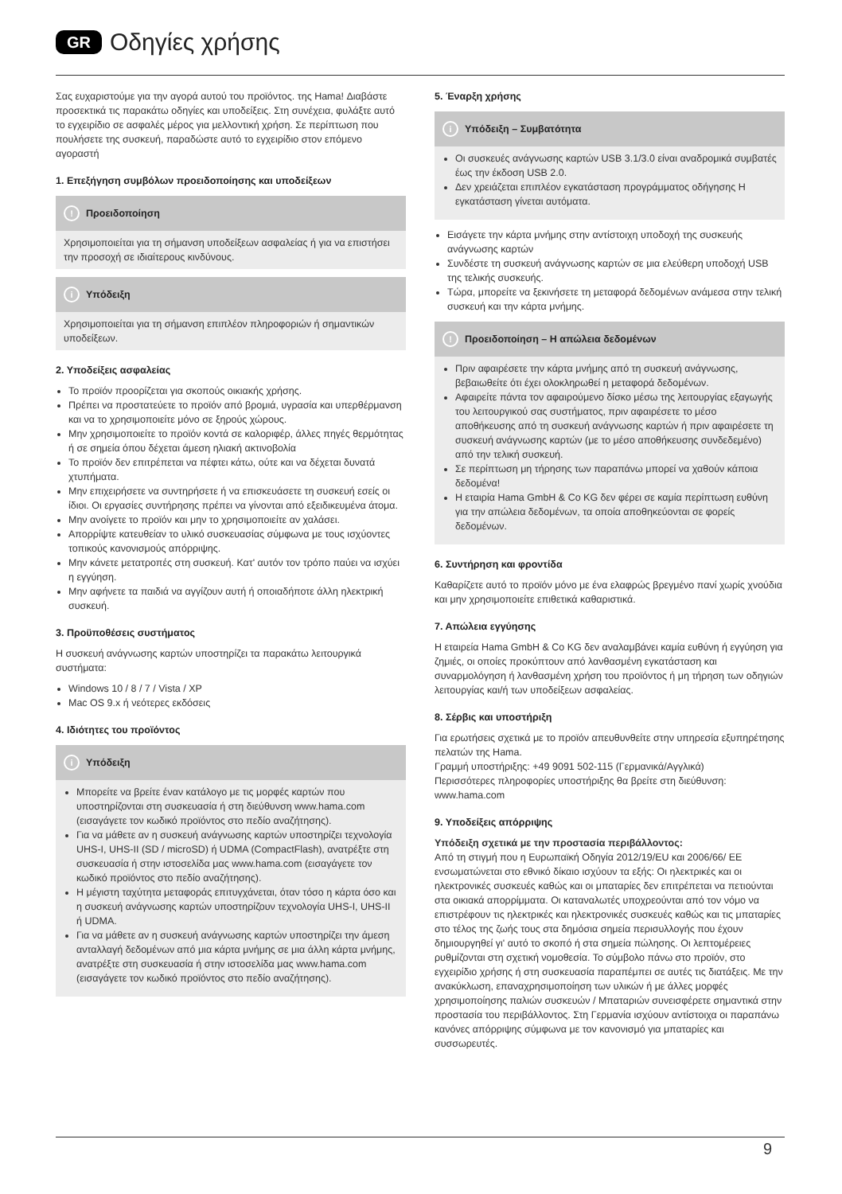GR Οδηγίες χρήσης
Σας ευχαριστούμε για την αγορά αυτού του προϊόντος. της Hama! Διαβάστε προσεκτικά τις παρακάτω οδηγίες και υποδείξεις. Στη συνέχεια, φυλάξτε αυτό το εγχειρίδιο σε ασφαλές μέρος για μελλοντική χρήση. Σε περίπτωση που πουλήσετε της συσκευή, παραδώστε αυτό το εγχειρίδιο στον επόμενο αγοραστή
1. Επεξήγηση συμβόλων προειδοποίησης και υποδείξεων
! Προειδοποίηση
Χρησιμοποιείται για τη σήμανση υποδείξεων ασφαλείας ή για να επιστήσει την προσοχή σε ιδιαίτερους κινδύνους.
i Υπόδειξη
Χρησιμοποιείται για τη σήμανση επιπλέον πληροφοριών ή σημαντικών υποδείξεων.
2. Υποδείξεις ασφαλείας
Το προϊόν προορίζεται για σκοπούς οικιακής χρήσης.
Πρέπει να προστατεύετε το προϊόν από βρομιά, υγρασία και υπερθέρμανση και να το χρησιμοποιείτε μόνο σε ξηρούς χώρους.
Μην χρησιμοποιείτε το προϊόν κοντά σε καλοριφέρ, άλλες πηγές θερμότητας ή σε σημεία όπου δέχεται άμεση ηλιακή ακτινοβολία
Το προϊόν δεν επιτρέπεται να πέφτει κάτω, ούτε και να δέχεται δυνατά χτυπήματα.
Μην επιχειρήσετε να συντηρήσετε ή να επισκευάσετε τη συσκευή εσείς οι ίδιοι. Οι εργασίες συντήρησης πρέπει να γίνονται από εξειδικευμένα άτομα.
Μην ανοίγετε το προϊόν και μην το χρησιμοποιείτε αν χαλάσει.
Απορρίψτε κατευθείαν το υλικό συσκευασίας σύμφωνα με τους ισχύοντες τοπικούς κανονισμούς απόρριψης.
Μην κάνετε μετατροπές στη συσκευή. Κατ' αυτόν τον τρόπο παύει να ισχύει η εγγύηση.
Μην αφήνετε τα παιδιά να αγγίζουν αυτή ή οποιαδήποτε άλλη ηλεκτρική συσκευή.
3. Προϋποθέσεις συστήματος
Η συσκευή ανάγνωσης καρτών υποστηρίζει τα παρακάτω λειτουργικά συστήματα:
Windows 10 / 8 / 7 / Vista / XP
Mac OS 9.x ή νεότερες εκδόσεις
4. Ιδιότητες του προϊόντος
i Υπόδειξη
Μπορείτε να βρείτε έναν κατάλογο με τις μορφές καρτών που υποστηρίζονται στη συσκευασία ή στη διεύθυνση www.hama.com (εισαγάγετε τον κωδικό προϊόντος στο πεδίο αναζήτησης).
Για να μάθετε αν η συσκευή ανάγνωσης καρτών υποστηρίζει τεχνολογία UHS-I, UHS-II (SD / microSD) ή UDMA (CompactFlash), ανατρέξτε στη συσκευασία ή στην ιστοσελίδα μας www.hama.com (εισαγάγετε τον κωδικό προϊόντος στο πεδίο αναζήτησης).
Η μέγιστη ταχύτητα μεταφοράς επιτυγχάνεται, όταν τόσο η κάρτα όσο και η συσκευή ανάγνωσης καρτών υποστηρίζουν τεχνολογία UHS-I, UHS-II ή UDMA.
Για να μάθετε αν η συσκευή ανάγνωσης καρτών υποστηρίζει την άμεση ανταλλαγή δεδομένων από μια κάρτα μνήμης σε μια άλλη κάρτα μνήμης, ανατρέξτε στη συσκευασία ή στην ιστοσελίδα μας www.hama.com (εισαγάγετε τον κωδικό προϊόντος στο πεδίο αναζήτησης).
5. Έναρξη χρήσης
i Υπόδειξη – Συμβατότητα
Οι συσκευές ανάγνωσης καρτών USB 3.1/3.0 είναι αναδρομικά συμβατές έως την έκδοση USB 2.0.
Δεν χρειάζεται επιπλέον εγκατάσταση προγράμματος οδήγησης Η εγκατάσταση γίνεται αυτόματα.
Εισάγετε την κάρτα μνήμης στην αντίστοιχη υποδοχή της συσκευής ανάγνωσης καρτών
Συνδέστε τη συσκευή ανάγνωσης καρτών σε μια ελεύθερη υποδοχή USB της τελικής συσκευής.
Τώρα, μπορείτε να ξεκινήσετε τη μεταφορά δεδομένων ανάμεσα στην τελική συσκευή και την κάρτα μνήμης.
! Προειδοποίηση – Η απώλεια δεδομένων
Πριν αφαιρέσετε την κάρτα μνήμης από τη συσκευή ανάγνωσης, βεβαιωθείτε ότι έχει ολοκληρωθεί η μεταφορά δεδομένων.
Αφαιρείτε πάντα τον αφαιρούμενο δίσκο μέσω της λειτουργίας εξαγωγής του λειτουργικού σας συστήματος, πριν αφαιρέσετε το μέσο αποθήκευσης από τη συσκευή ανάγνωσης καρτών ή πριν αφαιρέσετε τη συσκευή ανάγνωσης καρτών (με το μέσο αποθήκευσης συνδεδεμένο) από την τελική συσκευή.
Σε περίπτωση μη τήρησης των παραπάνω μπορεί να χαθούν κάποια δεδομένα!
Η εταιρία Hama GmbH & Co KG δεν φέρει σε καμία περίπτωση ευθύνη για την απώλεια δεδομένων, τα οποία αποθηκεύονται σε φορείς δεδομένων.
6. Συντήρηση και φροντίδα
Καθαρίζετε αυτό το προϊόν μόνο με ένα ελαφρώς βρεγμένο πανί χωρίς χνούδια και μην χρησιμοποιείτε επιθετικά καθαριστικά.
7. Απώλεια εγγύησης
Η εταιρεία Hama GmbH & Co KG δεν αναλαμβάνει καμία ευθύνη ή εγγύηση για ζημιές, οι οποίες προκύπτουν από λανθασμένη εγκατάσταση και συναρμολόγηση ή λανθασμένη χρήση του προϊόντος ή μη τήρηση των οδηγιών λειτουργίας και/ή των υποδείξεων ασφαλείας.
8. Σέρβις και υποστήριξη
Για ερωτήσεις σχετικά με το προϊόν απευθυνθείτε στην υπηρεσία εξυπηρέτησης πελατών της Hama.
Γραμμή υποστήριξης: +49 9091 502-115 (Γερμανικά/Αγγλικά)
Περισσότερες πληροφορίες υποστήριξης θα βρείτε στη διεύθυνση: www.hama.com
9. Υποδείξεις απόρριψης
Υπόδειξη σχετικά με την προστασία περιβάλλοντος:
Από τη στιγμή που η Ευρωπαϊκή Οδηγία 2012/19/EU και 2006/66/ ΕΕ ενσωματώνεται στο εθνικό δίκαιο ισχύουν τα εξής: Οι ηλεκτρικές και οι ηλεκτρονικές συσκευές καθώς και οι μπαταρίες δεν επιτρέπεται να πετιούνται στα οικιακά απορρίμματα. Οι καταναλωτές υποχρεούνται από τον νόμο να επιστρέφουν τις ηλεκτρικές και ηλεκτρονικές συσκευές καθώς και τις μπαταρίες στο τέλος της ζωής τους στα δημόσια σημεία περισυλλογής που έχουν δημιουργηθεί γι' αυτό το σκοπό ή στα σημεία πώλησης. Οι λεπτομέρειες ρυθμίζονται στη σχετική νομοθεσία. Το σύμβολο πάνω στο προϊόν, στο εγχειρίδιο χρήσης ή στη συσκευασία παραπέμπει σε αυτές τις διατάξεις. Με την ανακύκλωση, επαναχρησιμοποίηση των υλικών ή με άλλες μορφές χρησιμοποίησης παλιών συσκευών / Μπαταριών συνεισφέρετε σημαντικά στην προστασία του περιβάλλοντος. Στη Γερμανία ισχύουν αντίστοιχα οι παραπάνω κανόνες απόρριψης σύμφωνα με τον κανονισμό για μπαταρίες και συσσωρευτές.
9